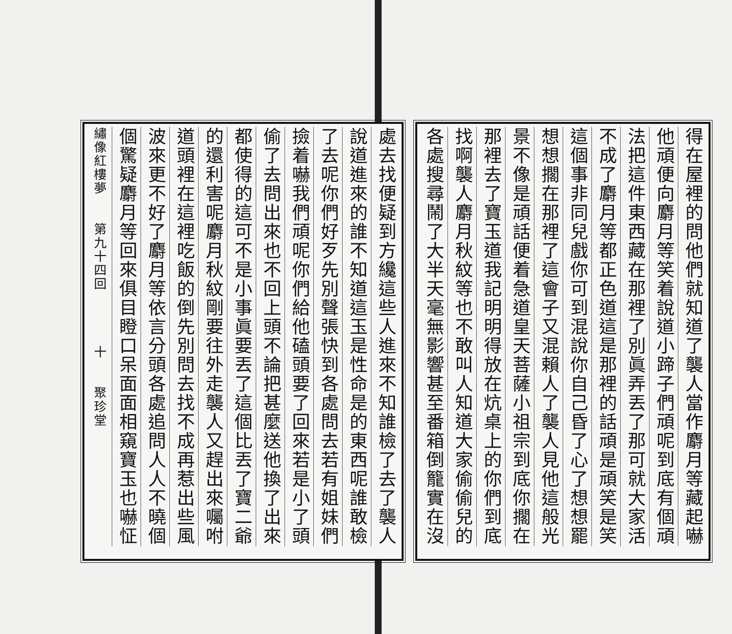得在屋裡的問他們就知道了襲人當作麝月等藏起嚇
他頑便向麝月等笑着說道小蹄子們頑呢到底有個頑
法把這件東西藏在那裡了別眞弄丟了那可就大家活
不成了麝月等都正色道這是那裡的話頑是頑笑是笑
這個事非同兒戲你可到混說你自己昏了心了想想罷
想想擱在那裡了這會子又混賴人了襲人見他這般光
景不像是頑話便着急道皇天菩薩小祖宗到底你擱在
那裡去了寶玉道我記明明得放在炕桌上的你們到底
找啊襲人麝月秋紋等也不敢叫人知道大家偷偷兒的
各處搜尋鬧了大半天毫無影響甚至番箱倒籠實在沒
處去找便疑到方纔這些人進來不知誰檢了去了襲人
說道進來的誰不知道這玉是性命是的東西呢誰敢檢
了去呢你們好歹先別聲張快到各處問去若有姐妹們
撿着嚇我們頑呢你們給他磕頭要了回來若是小了頭
偷了去問出來也不回上頭不論把甚麼送他換了出來
都使得的這可不是小事眞要丟了這個比丟了寶二爺
的還利害呢麝月秋紋剛要往外走襲人又趕出來囑咐
道頭裡在這裡吃飯的倒先別問去找不成再惹出些風
波來更不好了麝月等依言分頭各處追問人人不曉個
個驚疑麝月等回來俱目瞪口呆面面相窺寶玉也嚇怔
繡像紅樓夢　　第九十四回　　　　十　　聚珍堂